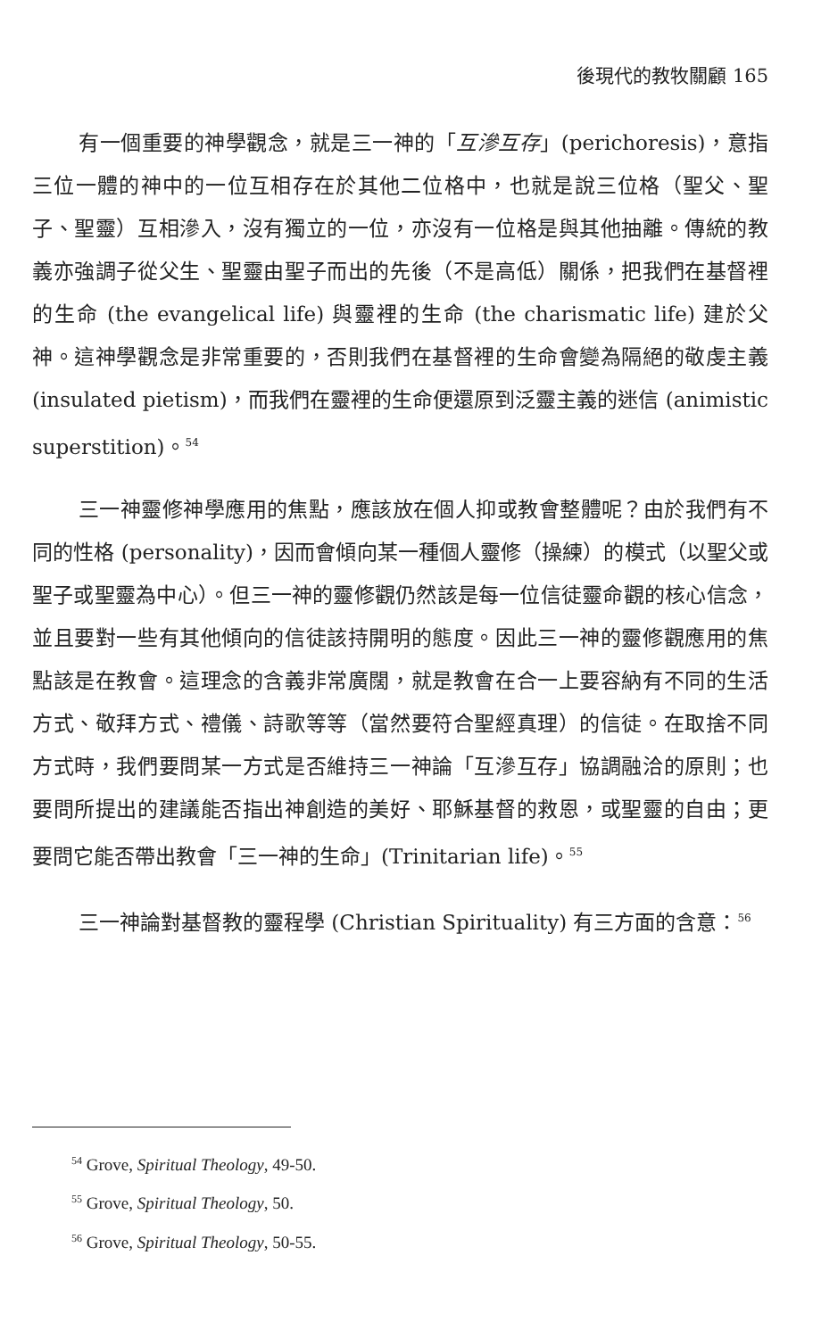後現代的教牧關顧 165
有一個重要的神學觀念，就是三一神的「互滲互存」(perichoresis)，意指三位一體的神中的一位互相存在於其他二位格中，也就是說三位格（聖父、聖子、聖靈）互相滲入，沒有獨立的一位，亦沒有一位格是與其他抽離。傳統的教義亦強調子從父生、聖靈由聖子而出的先後（不是高低）關係，把我們在基督裡的生命 (the evangelical life) 與靈裡的生命 (the charismatic life) 建於父神。這神學觀念是非常重要的，否則我們在基督裡的生命會變為隔絕的敬虔主義 (insulated pietism)，而我們在靈裡的生命便還原到泛靈主義的迷信 (animistic superstition)。<sup>54</sup>
三一神靈修神學應用的焦點，應該放在個人抑或教會整體呢？由於我們有不同的性格 (personality)，因而會傾向某一種個人靈修（操練）的模式（以聖父或聖子或聖靈為中心）。但三一神的靈修觀仍然該是每一位信徒靈命觀的核心信念，並且要對一些有其他傾向的信徒該持開明的態度。因此三一神的靈修觀應用的焦點該是在教會。這理念的含義非常廣闊，就是教會在合一上要容納有不同的生活方式、敬拜方式、禮儀、詩歌等等（當然要符合聖經真理）的信徒。在取捨不同方式時，我們要問某一方式是否維持三一神論「互滲互存」協調融洽的原則；也要問所提出的建議能否指出神創造的美好、耶穌基督的救恩，或聖靈的自由；更要問它能否帶出教會「三一神的生命」(Trinitarian life)。<sup>55</sup>
三一神論對基督教的靈程學 (Christian Spirituality) 有三方面的含意：<sup>56</sup>
<sup>54</sup> Grove, Spiritual Theology, 49-50.
<sup>55</sup> Grove, Spiritual Theology, 50.
<sup>56</sup> Grove, Spiritual Theology, 50-55.